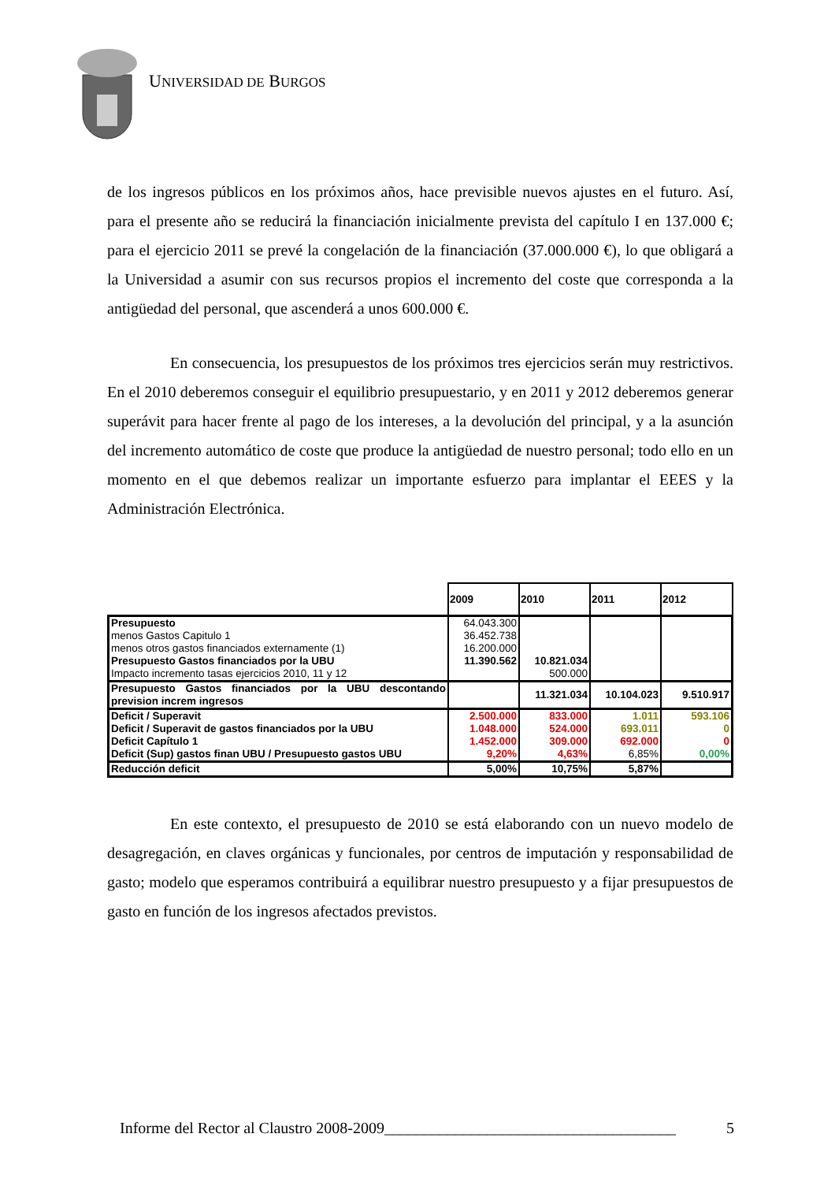UNIVERSIDAD DE BURGOS
de los ingresos públicos en los próximos años, hace previsible nuevos ajustes en el futuro. Así, para el presente año se reducirá la financiación inicialmente prevista del capítulo I en 137.000 €; para el ejercicio 2011 se prevé la congelación de la financiación (37.000.000 €), lo que obligará a la Universidad a asumir con sus recursos propios el incremento del coste que corresponda a la antigüedad del personal, que ascenderá a unos 600.000 €.
En consecuencia, los presupuestos de los próximos tres ejercicios serán muy restrictivos. En el 2010 deberemos conseguir el equilibrio presupuestario, y en 2011 y 2012 deberemos generar superávit para hacer frente al pago de los intereses, a la devolución del principal, y a la asunción del incremento automático de coste que produce la antigüedad de nuestro personal; todo ello en un momento en el que debemos realizar un importante esfuerzo para implantar el EEES y la Administración Electrónica.
| | 2009 | 2010 | 2011 | 2012 |
| --- | --- | --- | --- | --- |
| Presupuesto | 64.043.300 | | | |
| menos Gastos Capitulo 1 | 36.452.738 | | | |
| menos otros gastos financiados externamente (1) | 16.200.000 | | | |
| Presupuesto Gastos financiados por la UBU | 11.390.562 | 10.821.034 | | |
| Impacto incremento tasas ejercicios 2010, 11 y 12 | | 500.000 | | |
| Presupuesto Gastos financiados por la UBU descontando prevision increm ingresos | | 11.321.034 | 10.104.023 | 9.510.917 |
| Deficit / Superavit | 2.500.000 | 833.000 | 1.011 | 593.106 |
| Deficit / Superavit de gastos financiados por la UBU | 1.048.000 | 524.000 | 693.011 | 0 |
| Deficit Capítulo 1 | 1.452.000 | 309.000 | 692.000 | 0 |
| Deficit (Sup) gastos finan UBU / Presupuesto gastos UBU | 9,20% | 4,63% | 6,85% | 0,00% |
| Reducción deficit | 5,00% | 10,75% | 5,87% | |
En este contexto, el presupuesto de 2010 se está elaborando con un nuevo modelo de desagregación, en claves orgánicas y funcionales, por centros de imputación y responsabilidad de gasto; modelo que esperamos contribuirá a equilibrar nuestro presupuesto y a fijar presupuestos de gasto en función de los ingresos afectados previstos.
Informe del Rector al Claustro 2008-2009_____________________________________ 5